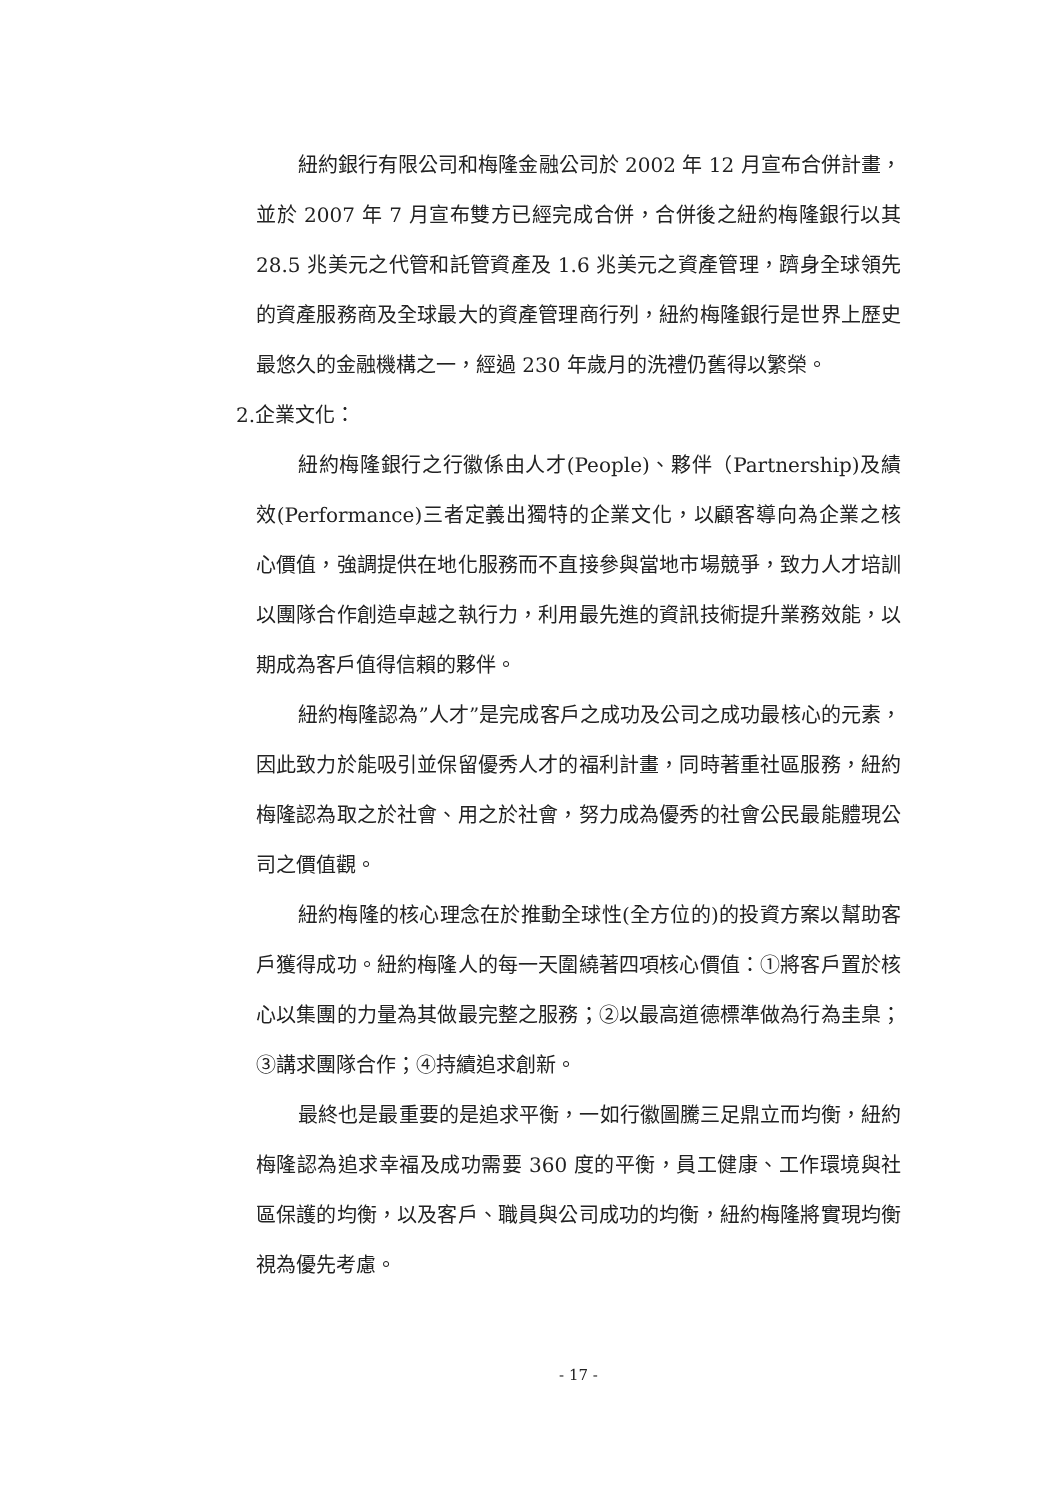紐約銀行有限公司和梅隆金融公司於 2002 年 12 月宣布合併計畫，並於 2007 年 7 月宣布雙方已經完成合併，合併後之紐約梅隆銀行以其 28.5 兆美元之代管和託管資產及 1.6 兆美元之資產管理，躋身全球領先的資產服務商及全球最大的資產管理商行列，紐約梅隆銀行是世界上歷史最悠久的金融機構之一，經過 230 年歲月的洗禮仍舊得以繁榮。
2.企業文化：
紐約梅隆銀行之行徽係由人才(People)、夥伴（Partnership)及績效(Performance)三者定義出獨特的企業文化，以顧客導向為企業之核心價值，強調提供在地化服務而不直接參與當地市場競爭，致力人才培訓以團隊合作創造卓越之執行力，利用最先進的資訊技術提升業務效能，以期成為客戶值得信賴的夥伴。
紐約梅隆認為”人才”是完成客戶之成功及公司之成功最核心的元素，因此致力於能吸引並保留優秀人才的福利計畫，同時著重社區服務，紐約梅隆認為取之於社會、用之於社會，努力成為優秀的社會公民最能體現公司之價值觀。
紐約梅隆的核心理念在於推動全球性(全方位的)的投資方案以幫助客戶獲得成功。紐約梅隆人的每一天圍繞著四項核心價值：①將客戶置於核心以集團的力量為其做最完整之服務；②以最高道德標準做為行為圭臬；③講求團隊合作；④持續追求創新。
最終也是最重要的是追求平衡，一如行徽圖騰三足鼎立而均衡，紐約梅隆認為追求幸福及成功需要 360 度的平衡，員工健康、工作環境與社區保護的均衡，以及客戶、職員與公司成功的均衡，紐約梅隆將實現均衡視為優先考慮。
- 17 -